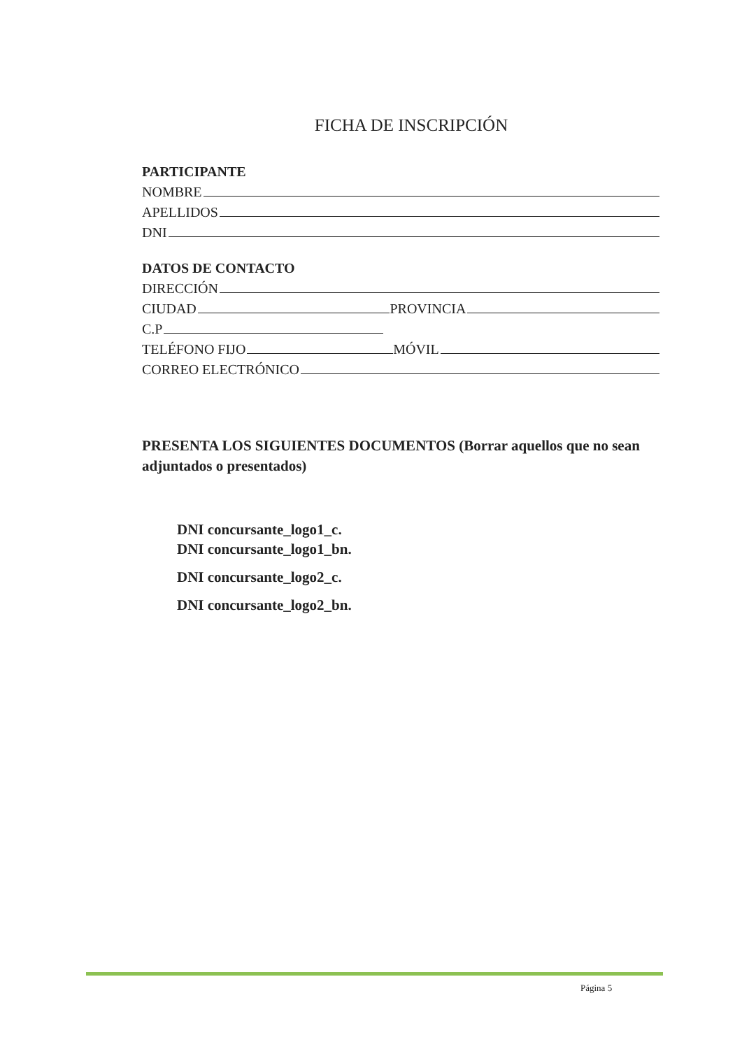FICHA DE INSCRIPCIÓN
PARTICIPANTE
NOMBRE
APELLIDOS
DNI
DATOS DE CONTACTO
DIRECCIÓN
CIUDAD PROVINCIA
C.P
TELÉFONO FIJO MÓVIL
CORREO ELECTRÓNICO
PRESENTA LOS SIGUIENTES DOCUMENTOS (Borrar aquellos que no sean adjuntados o presentados)
DNI concursante_logo1_c.
DNI concursante_logo1_bn.
DNI concursante_logo2_c.
DNI concursante_logo2_bn.
Página 5